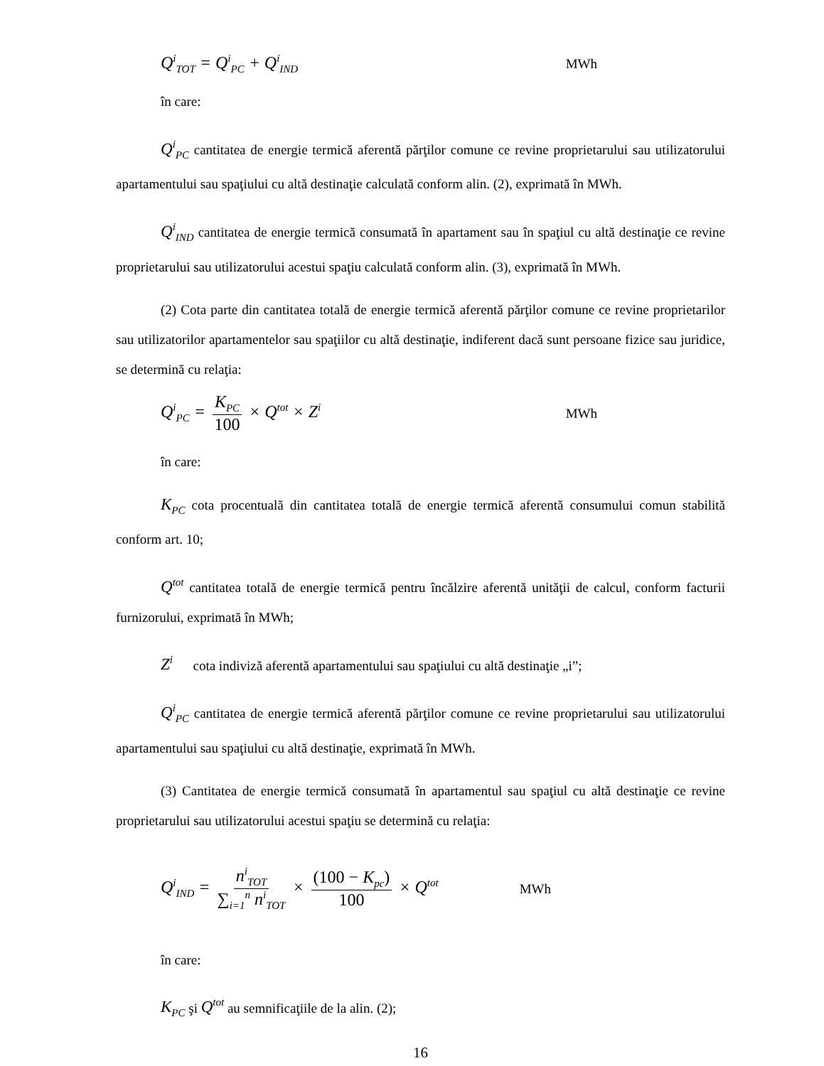Q<sup>i</sup><sub>TOT</sub> = Q<sup>i</sup><sub>PC</sub> + Q<sup>i</sup><sub>IND</sub> MWh
în care:
Q<sup>i</sup><sub>PC</sub> cantitatea de energie termică aferentă părţilor comune ce revine proprietarului sau utilizatorului apartamentului sau spaţiului cu altă destinaţie calculată conform alin. (2), exprimată în MWh.
Q<sup>i</sup><sub>IND</sub> cantitatea de energie termică consumată în apartament sau în spaţiul cu altă destinaţie ce revine proprietarului sau utilizatorului acestui spaţiu calculată conform alin. (3), exprimată în MWh.
(2) Cota parte din cantitatea totală de energie termică aferentă părţilor comune ce revine proprietarilor sau utilizatorilor apartamentelor sau spaţiilor cu altă destinaţie, indiferent dacă sunt persoane fizice sau juridice, se determină cu relaţia:
Q<sup>i</sup><sub>PC</sub> = K<sub>PC</sub> 100 × Q<sup>tot</sup> × Z<sup>i</sup> MWh
în care:
K<sub>PC</sub> cota procentuală din cantitatea totală de energie termică aferentă consumului comun stabilită conform art. 10;
Q<sup>tot</sup> cantitatea totală de energie termică pentru încălzire aferentă unităţii de calcul, conform facturii furnizorului, exprimată în MWh;
Z<sup>i</sup> cota indiviză aferentă apartamentului sau spaţiului cu altă destinaţie „i”;
Q<sup>i</sup><sub>PC</sub> cantitatea de energie termică aferentă părţilor comune ce revine proprietarului sau utilizatorului apartamentului sau spaţiului cu altă destinaţie, exprimată în MWh.
(3) Cantitatea de energie termică consumată în apartamentul sau spaţiul cu altă destinaţie ce revine proprietarului sau utilizatorului acestui spaţiu se determină cu relaţia:
Q<sup>i</sup><sub>IND</sub> = n<sup>i</sup><sub>TOT</sub> ∑<sub>i=1</sub><sup>n</sup> n<sup>i</sup><sub>TOT</sub> × (100 − K<sub>pc</sub>) 100 × Q<sup>tot</sup> MWh
în care:
K<sub>PC</sub> şi Q<sup>tot</sup> au semnificaţiile de la alin. (2);
16